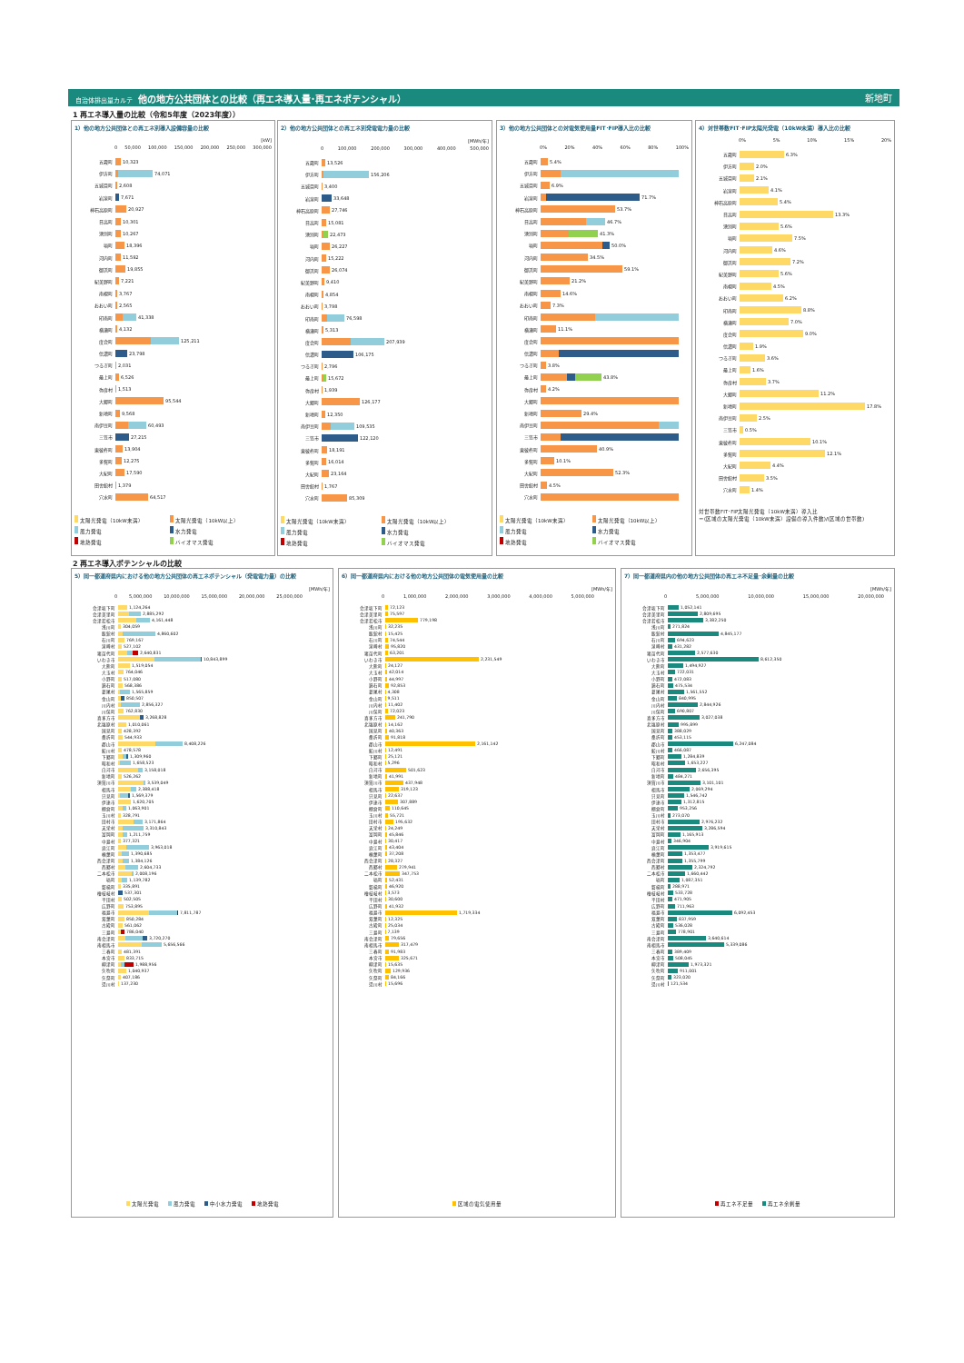自治体排出量カルテ 他の地方公共団体との比較（再エネ導入量･再エネポテンシャル）
新地町
1 再エネ導入量の比較（令和5年度（2023年度））
1）他の地方公共団体との再エネ別導入設備容量の比較
[kW]
0 50,000 100,000 150,000 200,000 250,000 300,000
五霞町 10,323
伊方町 74,071
五城目町 2,608
岩泉町 7,671
神石高原町 20,927
日高町 10,301
湧別町 10,267
塙町 18,396
河内町 11,592
御浜町 19,855
紀美野町 7,221
南幌町 3,767
おおい町 2,565
印南町 41,338
横瀬町 4,132
度会町 125,211
信濃町 23,798
つるぎ町 2,031
最上町 6,526
弥彦村 1,513
大郷町 95,544
新地町 9,568
南伊豆町 60,493
三笠市 27,215
東彼杵町 13,904
多賀町 12,275
大紀町 17,590
田舎館村 1,379
穴水町 64,517
太陽光発電（10kW未満） 太陽光発電（10kW以上） 風力発電 水力発電 地熱発電 バイオマス発電
2）他の地方公共団体との再エネ別発電電力量の比較
[MWh/年]
0 100,000 200,000 300,000 400,000 500,000
五霞町 13,526
伊方町 156,206
五城目町 3,400
岩泉町 33,648
神石高原町 27,746
日高町 15,081
湧別町 22,473
塙町 26,227
河内町 15,222
御浜町 26,074
紀美野町 9,410
南幌町 4,854
おおい町 3,798
印南町 76,598
横瀬町 5,313
度会町 207,939
信濃町 106,175
つるぎ町 2,796
最上町 15,672
弥彦村 1,939
大郷町 126,177
新地町 12,350
南伊豆町 109,535
三笠市 122,120
東彼杵町 18,191
多賀町 16,014
大紀町 23,164
田舎館村 1,767
穴水町 85,309
太陽光発電（10kW未満） 太陽光発電（10kW以上） 風力発電 水力発電 地熱発電 バイオマス発電
3）他の地方公共団体との対電気使用量FIT･FIP導入比の比較
0% 20% 40% 60% 80% 100%
五霞町 5.4%
伊方町
五城目町 6.9%
岩泉町 71.7%
神石高原町 53.7%
日高町 46.7%
湧別町 41.3%
塙町 50.0%
河内町 34.5%
御浜町 59.1%
紀美野町 21.2%
南幌町 14.6%
おおい町 7.3%
印南町
横瀬町 11.1%
度会町
信濃町
つるぎ町 3.8%
最上町 43.8%
弥彦村 4.2%
大郷町
新地町 29.4%
南伊豆町
三笠市
東彼杵町 40.9%
多賀町 10.1%
大紀町 52.3%
田舎館村 4.5%
穴水町
太陽光発電（10kW未満） 太陽光発電（10kW以上） 風力発電 水力発電 地熱発電 バイオマス発電
4）対世帯数FIT･FIP太陽光発電（10kW未満）導入比の比較
0% 5% 10% 15% 20%
五霞町 6.3%
伊方町 2.0%
五城目町 2.1%
岩泉町 4.1%
神石高原町 5.4%
日高町 13.3%
湧別町 5.6%
塙町 7.5%
河内町 4.6%
御浜町 7.2%
紀美野町 5.6%
南幌町 4.5%
おおい町 6.2%
印南町 8.8%
横瀬町 7.0%
度会町 9.0%
信濃町 1.9%
つるぎ町 3.6%
最上町 1.6%
弥彦村 3.7%
大郷町 11.2%
新地町 17.8%
南伊豆町 2.5%
三笠市 0.5%
東彼杵町 10.1%
多賀町 12.1%
大紀町 4.4%
田舎館村 3.5%
穴水町 1.4%
対世帯数FIT･FIP太陽光発電（10kW未満）導入比
＝(区域の太陽光発電（10kW未満）設備の導入件数)/(区域の世帯数)
2 再エネ導入ポテンシャルの比較
5）同一都道府県内における他の地方公共団体の再エネポテンシャル（発電電力量）の比較
[MWh/年]
0 5,000,000 10,000,000 15,000,000 20,000,000 25,000,000
会津坂下町 1,124,264
会津美里町 2,885,292
会津若松市 4,161,448
浅川町 304,059
飯舘村 4,860,602
石川町 769,167
泉崎村 527,102
猪苗代町 2,640,831
いわき市 10,843,899
大熊町 1,519,054
大玉村 764,046
小野町 517,080
鏡石町 568,386
葛尾村 1,565,859
金山町 850,507
川内村 2,856,327
川俣町 762,830
喜多方市 3,268,828
北塩原村 1,010,061
国見町 428,392
桑折町 544,933
郡山市 8,408,226
鮫川村 478,578
下郷町 1,309,960
昭和村 1,658,523
白河市 3,158,018
新地町 526,262
須賀川市 3,539,049
相馬市 2,388,418
只見町 1,569,379
伊達市 1,620,705
棚倉町 1,063,901
玉川村 328,791
田村市 3,171,864
天栄村 3,310,843
富岡町 1,211,759
中島村 377,321
浪江町 3,963,018
楢葉町 1,390,685
西会津町 1,384,126
西郷村 2,604,733
二本松市 2,008,196
塙町 1,139,782
磐梯町 335,891
檜枝岐村 537,301
平田村 502,505
広野町 753,895
福島市 7,811,787
双葉町 850,284
古殿町 561,062
三島町 786,040
南会津町 3,720,270
南相馬市 5,656,566
三春町 481,391
本宮市 833,715
柳津町 1,988,956
矢吹町 1,040,937
矢祭町 407,186
湯川村 137,230
太陽光発電 風力発電 中小水力発電 地熱発電
6）同一都道府県内における他の地方公共団体の電気使用量の比較
[MWh/年]
0 1,000,000 2,000,000 3,000,000 4,000,000 5,000,000
会津坂下町 72,123
会津美里町 75,597
会津若松市 779,198
浅川町 32,235
飯舘村 15,425
石川町 74,544
泉崎村 95,820
猪苗代町 63,201
いわき市 2,231,549
大熊町 24,127
大玉村 42,014
小野町 44,997
鏡石町 92,853
葛尾村 4,308
金山町 9,511
川内村 11,402
川俣町 72,023
喜多方市 241,790
北塩原村 14,162
国見町 40,363
桑折町 91,818
郡山市 2,161,142
鮫川村 12,491
下郷町 25,121
昭和村 5,296
白河市 501,623
新地町 41,991
須賀川市 437,948
相馬市 319,123
只見町 22,637
伊達市 307,889
棚倉町 110,645
玉川村 55,721
田村市 195,632
天栄村 24,249
富岡町 45,846
中島村 30,417
浪江町 43,404
楢葉町 37,208
西会津町 28,327
西郷村 279,941
二本松市 347,753
塙町 52,431
磐梯町 46,920
檜枝岐村 3,573
平田村 30,600
広野町 41,932
福島市 1,719,334
双葉町 12,325
古殿町 25,034
三島町 7,139
南会津町 79,656
南相馬市 317,479
三春町 91,983
本宮市 325,671
柳津町 15,635
矢吹町 129,936
矢祭町 84,166
湯川村 15,696
区域の電気使用量
7）同一都道府県内の他の地方公共団体の再エネ不足量･余剰量の比較
[MWh/年]
0 5,000,000 10,000,000 15,000,000 20,000,000
会津坂下町 1,052,141
会津美里町 2,809,695
会津若松市 3,382,250
浅川町 271,824
飯舘村 4,845,177
石川町 694,623
泉崎村 431,282
猪苗代町 2,577,630
いわき市 8,612,350
大熊町 1,494,927
大玉村 722,031
小野町 472,083
鏡石町 475,534
葛尾村 1,561,552
金山町 840,995
川内村 2,844,926
川俣町 690,807
喜多方市 3,027,038
北塩原村 995,899
国見町 388,029
桑折町 453,115
郡山市 6,247,084
鮫川村 466,087
下郷町 1,284,839
昭和村 1,653,227
白河市 2,656,395
新地町 484,271
須賀川市 3,101,101
相馬市 2,069,294
只見町 1,546,742
伊達市 1,312,815
棚倉町 953,256
玉川村 273,070
田村市 2,976,232
天栄村 3,286,594
富岡町 1,165,913
中島村 346,904
浪江町 3,919,615
楢葉町 1,353,477
西会津町 1,355,799
西郷村 2,324,792
二本松市 1,660,442
塙町 1,087,351
磐梯町 288,971
檜枝岐村 533,728
平田村 471,905
広野町 711,963
福島市 6,092,453
双葉町 837,959
古殿町 536,028
三島町 778,901
南会津町 3,640,614
南相馬市 5,339,086
三春町 389,409
本宮市 508,045
柳津町 1,973,321
矢吹町 911,001
矢祭町 323,020
湯川村 121,534
再エネ不足量 再エネ余剰量